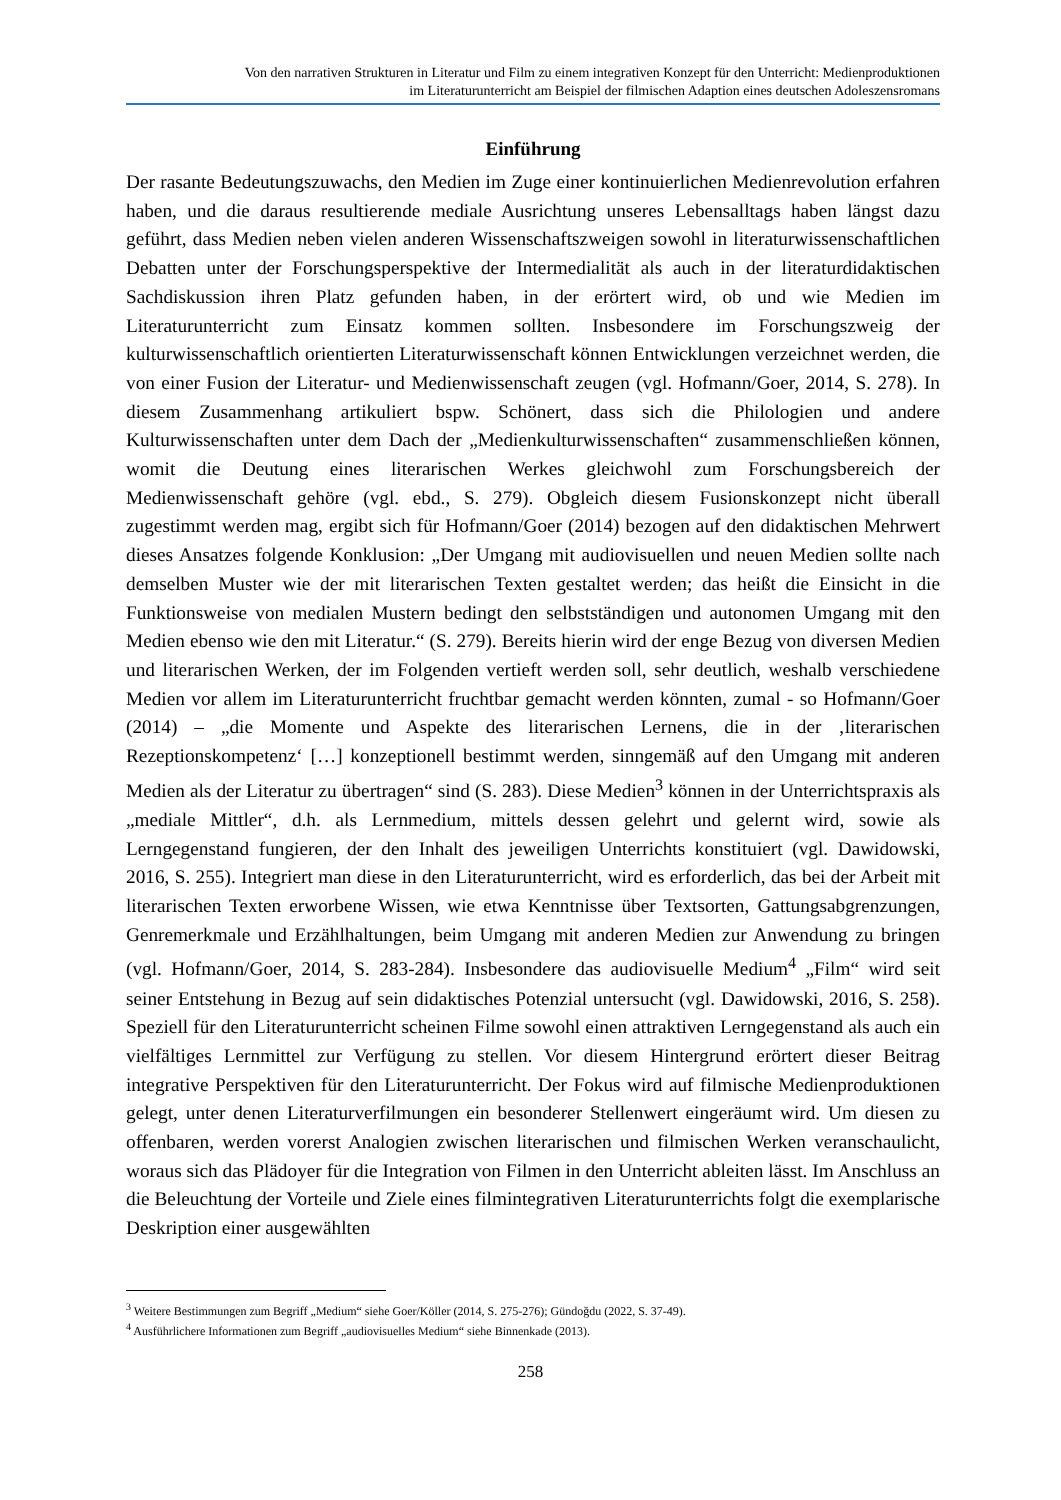Von den narrativen Strukturen in Literatur und Film zu einem integrativen Konzept für den Unterricht: Medienproduktionen
im Literaturunterricht am Beispiel der filmischen Adaption eines deutschen Adoleszensromans
Einführung
Der rasante Bedeutungszuwachs, den Medien im Zuge einer kontinuierlichen Medienrevolution erfahren haben, und die daraus resultierende mediale Ausrichtung unseres Lebensalltags haben längst dazu geführt, dass Medien neben vielen anderen Wissenschaftszweigen sowohl in literaturwissenschaftlichen Debatten unter der Forschungsperspektive der Intermedialität als auch in der literaturdidaktischen Sachdiskussion ihren Platz gefunden haben, in der erörtert wird, ob und wie Medien im Literaturunterricht zum Einsatz kommen sollten. Insbesondere im Forschungszweig der kulturwissenschaftlich orientierten Literaturwissenschaft können Entwicklungen verzeichnet werden, die von einer Fusion der Literatur- und Medienwissenschaft zeugen (vgl. Hofmann/Goer, 2014, S. 278). In diesem Zusammenhang artikuliert bspw. Schönert, dass sich die Philologien und andere Kulturwissenschaften unter dem Dach der „Medienkulturwissenschaften“ zusammenschließen können, womit die Deutung eines literarischen Werkes gleichwohl zum Forschungsbereich der Medienwissenschaft gehöre (vgl. ebd., S. 279). Obgleich diesem Fusionskonzept nicht überall zugestimmt werden mag, ergibt sich für Hofmann/Goer (2014) bezogen auf den didaktischen Mehrwert dieses Ansatzes folgende Konklusion: „Der Umgang mit audiovisuellen und neuen Medien sollte nach demselben Muster wie der mit literarischen Texten gestaltet werden; das heißt die Einsicht in die Funktionsweise von medialen Mustern bedingt den selbstständigen und autonomen Umgang mit den Medien ebenso wie den mit Literatur.“ (S. 279). Bereits hierin wird der enge Bezug von diversen Medien und literarischen Werken, der im Folgenden vertieft werden soll, sehr deutlich, weshalb verschiedene Medien vor allem im Literaturunterricht fruchtbar gemacht werden könnten, zumal - so Hofmann/Goer (2014) – „die Momente und Aspekte des literarischen Lernens, die in der ‚literarischen Rezeptionskompetenz‘ […] konzeptionell bestimmt werden, sinngemäß auf den Umgang mit anderen Medien als der Literatur zu übertragen“ sind (S. 283). Diese Medien<sup>3</sup> können in der Unterrichtspraxis als „mediale Mittler“, d.h. als Lernmedium, mittels dessen gelehrt und gelernt wird, sowie als Lerngegenstand fungieren, der den Inhalt des jeweiligen Unterrichts konstituiert (vgl. Dawidowski, 2016, S. 255). Integriert man diese in den Literaturunterricht, wird es erforderlich, das bei der Arbeit mit literarischen Texten erworbene Wissen, wie etwa Kenntnisse über Textsorten, Gattungsabgrenzungen, Genremerkmale und Erzählhaltungen, beim Umgang mit anderen Medien zur Anwendung zu bringen (vgl. Hofmann/Goer, 2014, S. 283-284). Insbesondere das audiovisuelle Medium<sup>4</sup> „Film“ wird seit seiner Entstehung in Bezug auf sein didaktisches Potenzial untersucht (vgl. Dawidowski, 2016, S. 258). Speziell für den Literaturunterricht scheinen Filme sowohl einen attraktiven Lerngegenstand als auch ein vielfältiges Lernmittel zur Verfügung zu stellen. Vor diesem Hintergrund erörtert dieser Beitrag integrative Perspektiven für den Literaturunterricht. Der Fokus wird auf filmische Medienproduktionen gelegt, unter denen Literaturverfilmungen ein besonderer Stellenwert eingeräumt wird. Um diesen zu offenbaren, werden vorerst Analogien zwischen literarischen und filmischen Werken veranschaulicht, woraus sich das Plädoyer für die Integration von Filmen in den Unterricht ableiten lässt. Im Anschluss an die Beleuchtung der Vorteile und Ziele eines filmintegrativen Literaturunterrichts folgt die exemplarische Deskription einer ausgewählten
<sup>3</sup> Weitere Bestimmungen zum Begriff „Medium“ siehe Goer/Köller (2014, S. 275-276); Gündoğdu (2022, S. 37-49).
<sup>4</sup> Ausführlichere Informationen zum Begriff „audiovisuelles Medium“ siehe Binnenkade (2013).
258